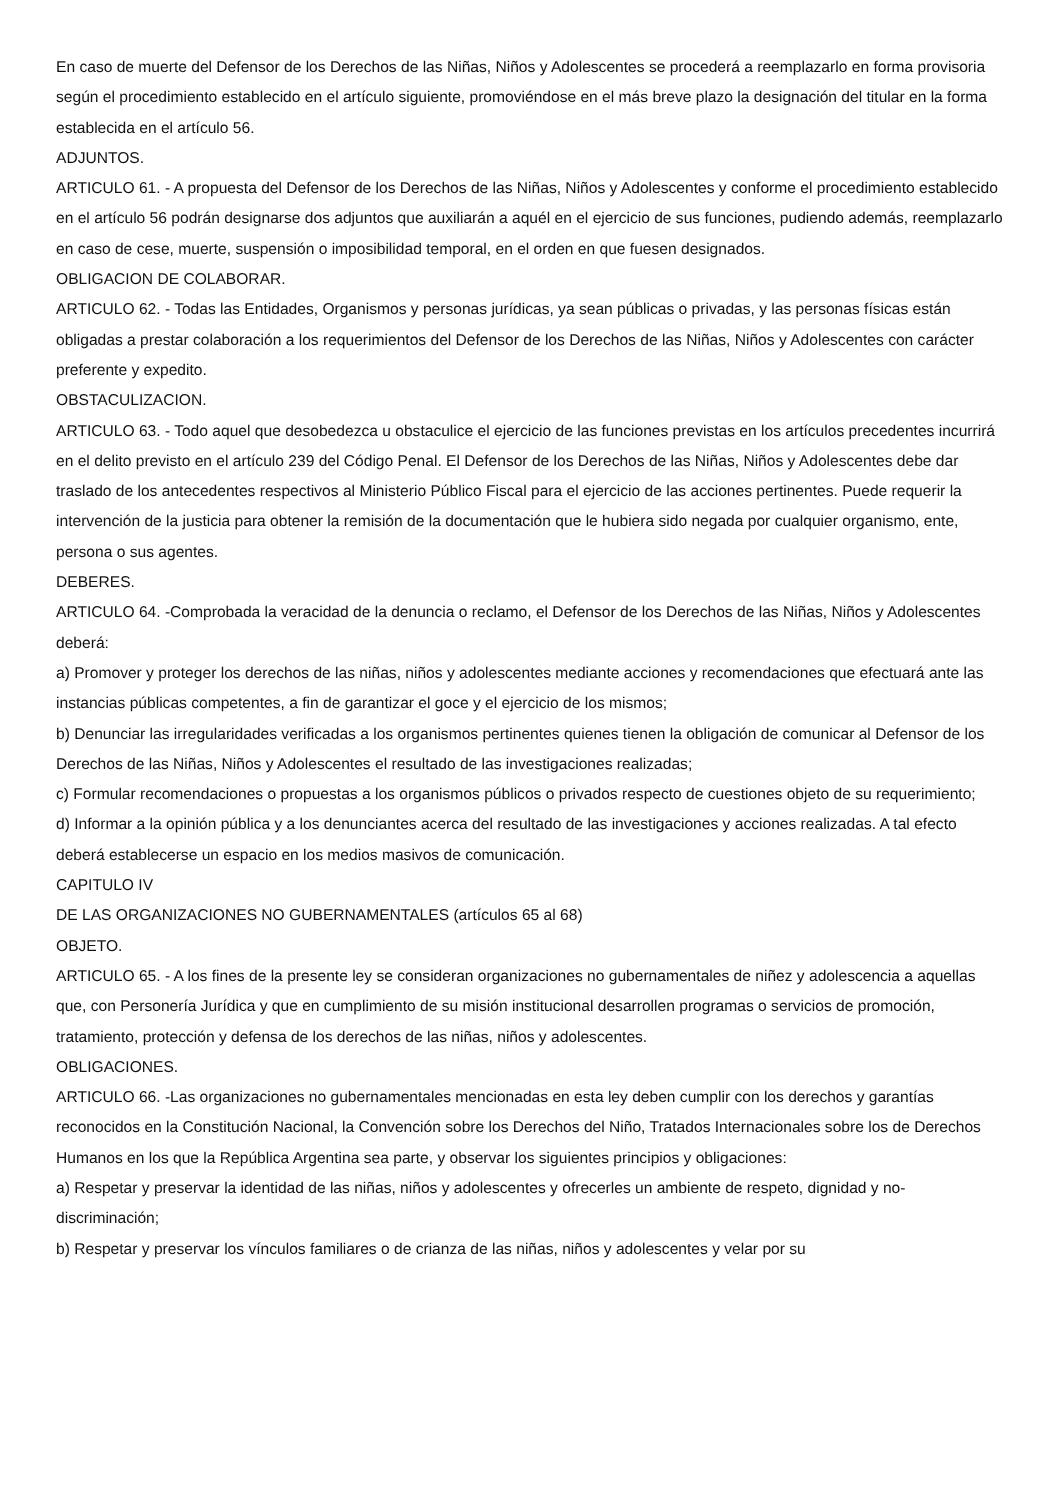En caso de muerte del Defensor de los Derechos de las Niñas, Niños y Adolescentes se procederá a reemplazarlo en forma provisoria según el procedimiento establecido en el artículo siguiente, promoviéndose en el más breve plazo la designación del titular en la forma establecida en el artículo 56.
ADJUNTOS.
ARTICULO 61. - A propuesta del Defensor de los Derechos de las Niñas, Niños y Adolescentes y conforme el procedimiento establecido en el artículo 56 podrán designarse dos adjuntos que auxiliarán a aquél en el ejercicio de sus funciones, pudiendo además, reemplazarlo en caso de cese, muerte, suspensión o imposibilidad temporal, en el orden en que fuesen designados.
OBLIGACION DE COLABORAR.
ARTICULO 62. - Todas las Entidades, Organismos y personas jurídicas, ya sean públicas o privadas, y las personas físicas están obligadas a prestar colaboración a los requerimientos del Defensor de los Derechos de las Niñas, Niños y Adolescentes con carácter preferente y expedito.
OBSTACULIZACION.
ARTICULO 63. - Todo aquel que desobedezca u obstaculice el ejercicio de las funciones previstas en los artículos precedentes incurrirá en el delito previsto en el artículo 239 del Código Penal. El Defensor de los Derechos de las Niñas, Niños y Adolescentes debe dar traslado de los antecedentes respectivos al Ministerio Público Fiscal para el ejercicio de las acciones pertinentes. Puede requerir la intervención de la justicia para obtener la remisión de la documentación que le hubiera sido negada por cualquier organismo, ente, persona o sus agentes.
DEBERES.
ARTICULO 64. -Comprobada la veracidad de la denuncia o reclamo, el Defensor de los Derechos de las Niñas, Niños y Adolescentes deberá:
a) Promover y proteger los derechos de las niñas, niños y adolescentes mediante acciones y recomendaciones que efectuará ante las instancias públicas competentes, a fin de garantizar el goce y el ejercicio de los mismos;
b) Denunciar las irregularidades verificadas a los organismos pertinentes quienes tienen la obligación de comunicar al Defensor de los Derechos de las Niñas, Niños y Adolescentes el resultado de las investigaciones realizadas;
c) Formular recomendaciones o propuestas a los organismos públicos o privados respecto de cuestiones objeto de su requerimiento;
d) Informar a la opinión pública y a los denunciantes acerca del resultado de las investigaciones y acciones realizadas. A tal efecto deberá establecerse un espacio en los medios masivos de comunicación.
CAPITULO IV
DE LAS ORGANIZACIONES NO GUBERNAMENTALES (artículos 65 al 68)
OBJETO.
ARTICULO 65. - A los fines de la presente ley se consideran organizaciones no gubernamentales de niñez y adolescencia a aquellas que, con Personería Jurídica y que en cumplimiento de su misión institucional desarrollen programas o servicios de promoción, tratamiento, protección y defensa de los derechos de las niñas, niños y adolescentes.
OBLIGACIONES.
ARTICULO 66. -Las organizaciones no gubernamentales mencionadas en esta ley deben cumplir con los derechos y garantías reconocidos en la Constitución Nacional, la Convención sobre los Derechos del Niño, Tratados Internacionales sobre los de Derechos Humanos en los que la República Argentina sea parte, y observar los siguientes principios y obligaciones:
a) Respetar y preservar la identidad de las niñas, niños y adolescentes y ofrecerles un ambiente de respeto, dignidad y no-discriminación;
b) Respetar y preservar los vínculos familiares o de crianza de las niñas, niños y adolescentes y velar por su